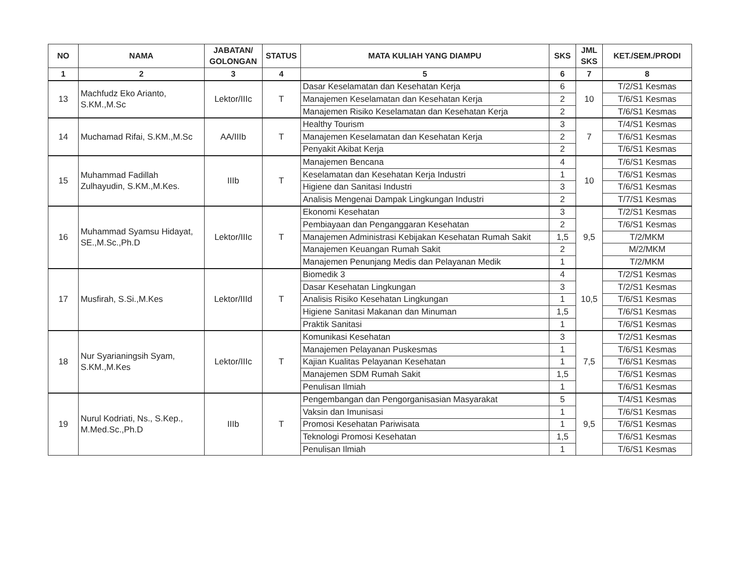| NO | NAMA | JABATAN/ GOLONGAN | STATUS | MATA KULIAH YANG DIAMPU | SKS | JML SKS | KET./SEM./PRODI |
| --- | --- | --- | --- | --- | --- | --- | --- |
| 1 | 2 | 3 | 4 | 5 | 6 | 7 | 8 |
| 13 | Machfudz Eko Arianto, S.KM.,M.Sc | Lektor/IIIc | T | Dasar Keselamatan dan Kesehatan Kerja | 6 | 10 | T/2/S1 Kesmas |
| | | | | Manajemen Keselamatan dan Kesehatan Kerja | 2 | | T/6/S1 Kesmas |
| | | | | Manajemen Risiko Keselamatan dan Kesehatan Kerja | 2 | | T/6/S1 Kesmas |
| 14 | Muchamad Rifai, S.KM.,M.Sc | AA/IIIb | T | Healthy Tourism | 3 | 7 | T/4/S1 Kesmas |
| | | | | Manajemen Keselamatan dan Kesehatan Kerja | 2 | | T/6/S1 Kesmas |
| | | | | Penyakit Akibat Kerja | 2 | | T/6/S1 Kesmas |
| 15 | Muhammad Fadillah Zulhayudin, S.KM.,M.Kes. | IIIb | T | Manajemen Bencana | 4 | 10 | T/6/S1 Kesmas |
| | | | | Keselamatan dan Kesehatan Kerja Industri | 1 | | T/6/S1 Kesmas |
| | | | | Higiene dan Sanitasi Industri | 3 | | T/6/S1 Kesmas |
| | | | | Analisis Mengenai Dampak Lingkungan Industri | 2 | | T/7/S1 Kesmas |
| 16 | Muhammad Syamsu Hidayat, SE.,M.Sc.,Ph.D | Lektor/IIIc | T | Ekonomi Kesehatan | 3 | 9,5 | T/2/S1 Kesmas |
| | | | | Pembiayaan dan Penganggaran Kesehatan | 2 | | T/6/S1 Kesmas |
| | | | | Manajemen Administrasi Kebijakan Kesehatan Rumah Sakit | 1,5 | | T/2/MKM |
| | | | | Manajemen Keuangan Rumah Sakit | 2 | | M/2/MKM |
| | | | | Manajemen Penunjang Medis dan Pelayanan Medik | 1 | | T/2/MKM |
| 17 | Musfirah, S.Si.,M.Kes | Lektor/IIId | T | Biomedik 3 | 4 | 10,5 | T/2/S1 Kesmas |
| | | | | Dasar Kesehatan Lingkungan | 3 | | T/2/S1 Kesmas |
| | | | | Analisis Risiko Kesehatan Lingkungan | 1 | | T/6/S1 Kesmas |
| | | | | Higiene Sanitasi Makanan dan Minuman | 1,5 | | T/6/S1 Kesmas |
| | | | | Praktik Sanitasi | 1 | | T/6/S1 Kesmas |
| 18 | Nur Syarianingsih Syam, S.KM.,M.Kes | Lektor/IIIc | T | Komunikasi Kesehatan | 3 | 7,5 | T/2/S1 Kesmas |
| | | | | Manajemen Pelayanan Puskesmas | 1 | | T/6/S1 Kesmas |
| | | | | Kajian Kualitas Pelayanan Kesehatan | 1 | | T/6/S1 Kesmas |
| | | | | Manajemen SDM Rumah Sakit | 1,5 | | T/6/S1 Kesmas |
| | | | | Penulisan Ilmiah | 1 | | T/6/S1 Kesmas |
| 19 | Nurul Kodriati, Ns., S.Kep., M.Med.Sc.,Ph.D | IIIb | T | Pengembangan dan Pengorganisasian Masyarakat | 5 | 9,5 | T/4/S1 Kesmas |
| | | | | Vaksin dan Imunisasi | 1 | | T/6/S1 Kesmas |
| | | | | Promosi Kesehatan Pariwisata | 1 | | T/6/S1 Kesmas |
| | | | | Teknologi Promosi Kesehatan | 1,5 | | T/6/S1 Kesmas |
| | | | | Penulisan Ilmiah | 1 | | T/6/S1 Kesmas |